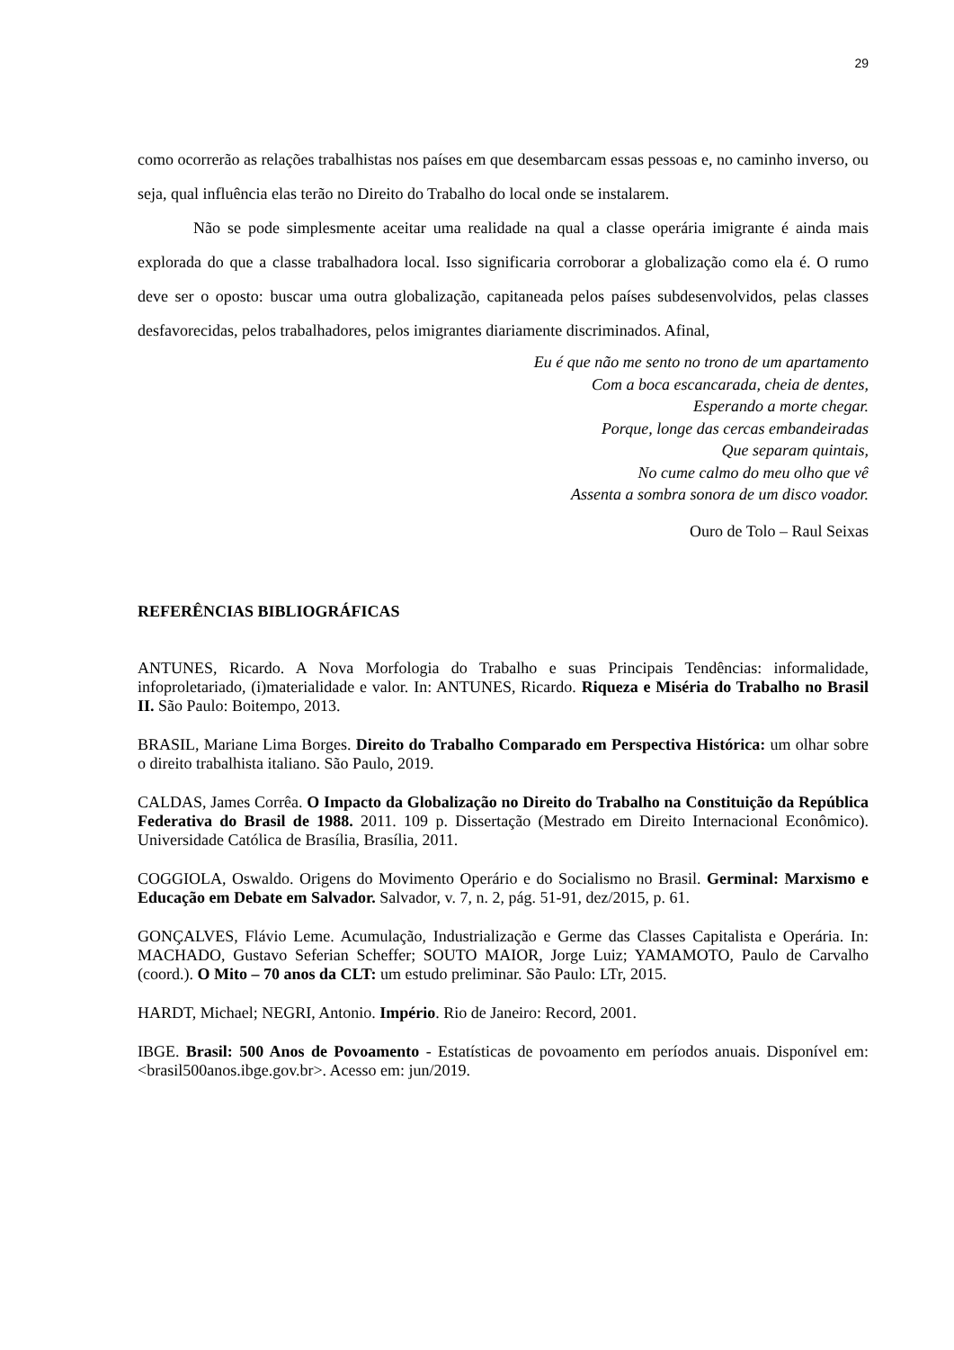29
como ocorrerão as relações trabalhistas nos países em que desembarcam essas pessoas e, no caminho inverso, ou seja, qual influência elas terão no Direito do Trabalho do local onde se instalarem.
Não se pode simplesmente aceitar uma realidade na qual a classe operária imigrante é ainda mais explorada do que a classe trabalhadora local. Isso significaria corroborar a globalização como ela é. O rumo deve ser o oposto: buscar uma outra globalização, capitaneada pelos países subdesenvolvidos, pelas classes desfavorecidas, pelos trabalhadores, pelos imigrantes diariamente discriminados. Afinal,
Eu é que não me sento no trono de um apartamento
Com a boca escancarada, cheia de dentes,
Esperando a morte chegar.
Porque, longe das cercas embandeiradas
Que separam quintais,
No cume calmo do meu olho que vê
Assenta a sombra sonora de um disco voador.
Ouro de Tolo – Raul Seixas
REFERÊNCIAS BIBLIOGRÁFICAS
ANTUNES, Ricardo. A Nova Morfologia do Trabalho e suas Principais Tendências: informalidade, infoproletariado, (i)materialidade e valor. In: ANTUNES, Ricardo. Riqueza e Miséria do Trabalho no Brasil II. São Paulo: Boitempo, 2013.
BRASIL, Mariane Lima Borges. Direito do Trabalho Comparado em Perspectiva Histórica: um olhar sobre o direito trabalhista italiano. São Paulo, 2019.
CALDAS, James Corrêa. O Impacto da Globalização no Direito do Trabalho na Constituição da República Federativa do Brasil de 1988. 2011. 109 p. Dissertação (Mestrado em Direito Internacional Econômico). Universidade Católica de Brasília, Brasília, 2011.
COGGIOLA, Oswaldo. Origens do Movimento Operário e do Socialismo no Brasil. Germinal: Marxismo e Educação em Debate em Salvador. Salvador, v. 7, n. 2, pág. 51-91, dez/2015, p. 61.
GONÇALVES, Flávio Leme. Acumulação, Industrialização e Germe das Classes Capitalista e Operária. In: MACHADO, Gustavo Seferian Scheffer; SOUTO MAIOR, Jorge Luiz; YAMAMOTO, Paulo de Carvalho (coord.). O Mito – 70 anos da CLT: um estudo preliminar. São Paulo: LTr, 2015.
HARDT, Michael; NEGRI, Antonio. Império. Rio de Janeiro: Record, 2001.
IBGE. Brasil: 500 Anos de Povoamento - Estatísticas de povoamento em períodos anuais. Disponível em: <brasil500anos.ibge.gov.br>. Acesso em: jun/2019.